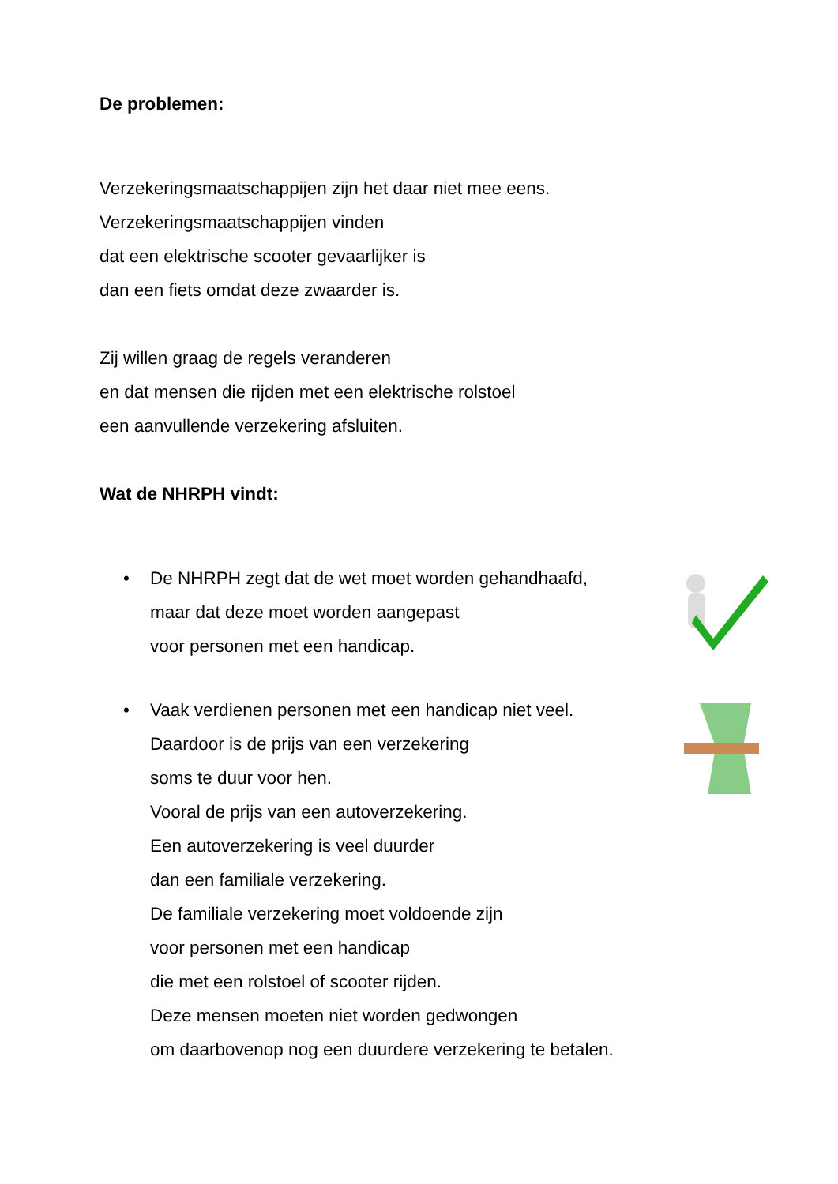De problemen:
Verzekeringsmaatschappijen zijn het daar niet mee eens.
Verzekeringsmaatschappijen vinden
dat een elektrische scooter gevaarlijker is
dan een fiets omdat deze zwaarder is.
Zij willen graag de regels veranderen
en dat mensen die rijden met een elektrische rolstoel
een aanvullende verzekering afsluiten.
Wat de NHRPH vindt:
• De NHRPH zegt dat de wet moet worden gehandhaafd,
maar dat deze moet worden aangepast
voor personen met een handicap.
• Vaak verdienen personen met een handicap niet veel.
Daardoor is de prijs van een verzekering
soms te duur voor hen.
Vooral de prijs van een autoverzekering.
Een autoverzekering is veel duurder
dan een familiale verzekering.
De familiale verzekering moet voldoende zijn
voor personen met een handicap
die met een rolstoel of scooter rijden.
Deze mensen moeten niet worden gedwongen
om daarbovenop nog een duurdere verzekering te betalen.